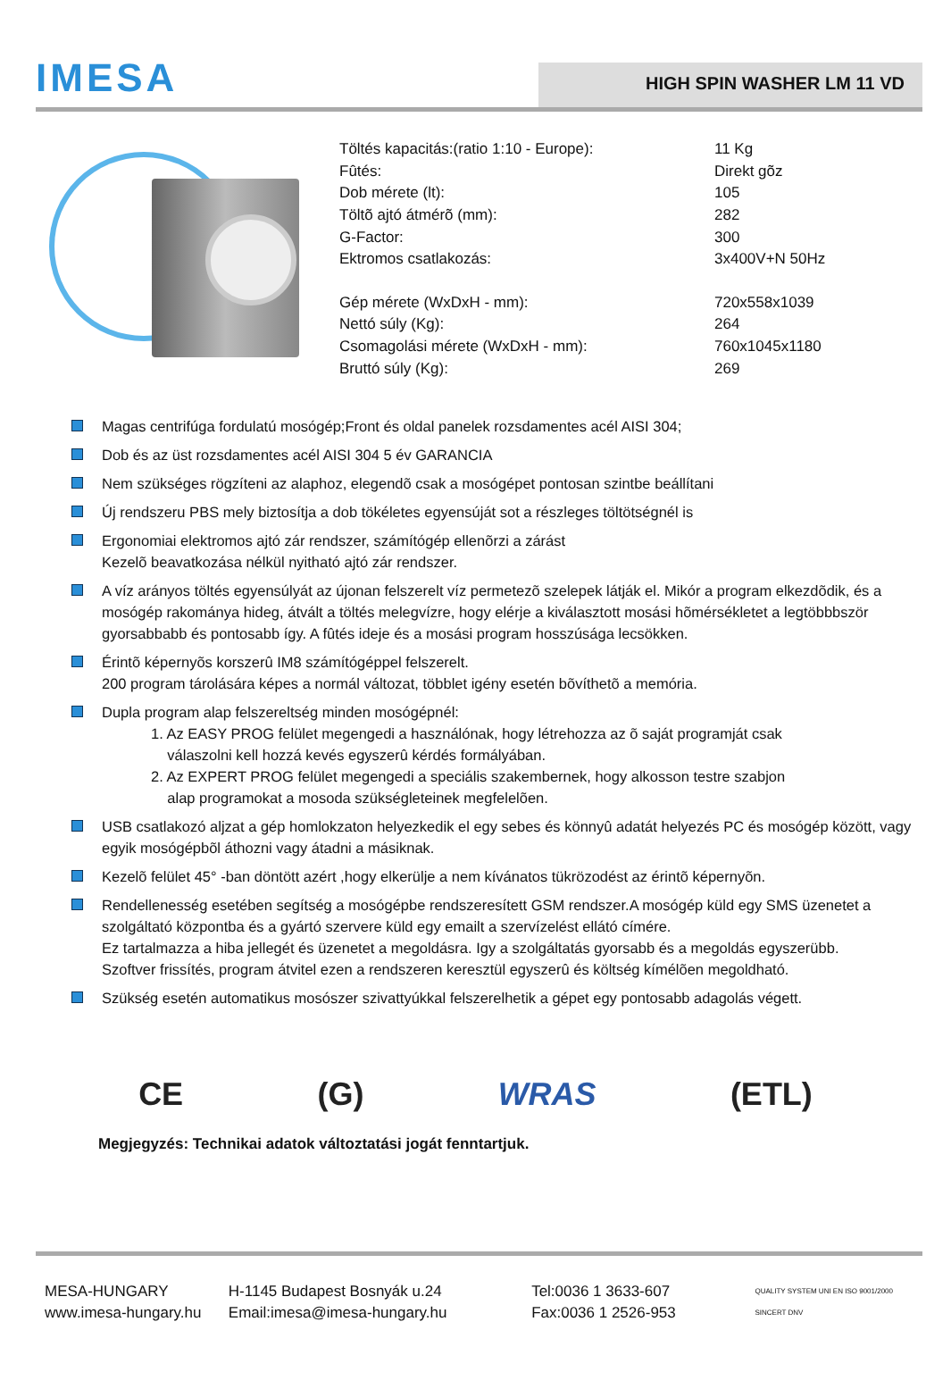IMESA
HIGH SPIN WASHER LM 11 VD
| Töltés kapacitás:(ratio 1:10 - Europe): | 11 Kg |
| Fûtés: | Direkt gõz |
| Dob mérete (lt): | 105 |
| Töltõ ajtó átmérõ (mm): | 282 |
| G-Factor: | 300 |
| Ektromos csatlakozás: | 3x400V+N 50Hz |
| Gép mérete (WxDxH - mm): | 720x558x1039 |
| Nettó súly (Kg): | 264 |
| Csomagolási mérete (WxDxH - mm): | 760x1045x1180 |
| Bruttó súly (Kg): | 269 |
Magas centrifúga fordulatú mosógép;Front és oldal panelek rozsdamentes acél AISI 304;
Dob és az üst rozsdamentes acél AISI 304 5 év GARANCIA
Nem szükséges rögzíteni az alaphoz, elegendõ csak a mosógépet pontosan szintbe beállítani
Új rendszeru PBS mely biztosítja a dob tökéletes egyensúját sot a részleges töltötségnél is
Ergonomiai elektromos ajtó zár rendszer, számítógép ellenõrzi a zárást
Kezelõ beavatkozása nélkül nyitható ajtó zár rendszer.
A víz arányos töltés egyensúlyát az újonan felszerelt víz permetezõ szelepek látják el. Mikór a program elkezdõdik, és a mosógép rakománya hideg, átvált a töltés melegvízre, hogy elérje a kiválasztott mosási hõmérsékletet a legtöbbbször gyorsabbabb és pontosabb így. A fûtés ideje és a mosási program hosszúsága lecsökken.
Érintõ képernyõs korszerû IM8 számítógéppel felszerelt.
200 program tárolására képes a normál változat, többlet igény esetén bõvíthetõ a memória.
Dupla program alap felszereltség minden mosógépnél:
1. Az EASY PROG felület megengedi a használónak, hogy létrehozza az õ saját programját csak
válaszolni kell hozzá kevés egyszerû kérdés formályában.
2. Az EXPERT PROG felület megengedi a speciális szakembernek, hogy alkosson testre szabjon
alap programokat a mosoda szükségleteinek megfelelõen.
USB csatlakozó aljzat a gép homlokzaton helyezkedik el egy sebes és könnyû adatát helyezés PC és mosógép között, vagy egyik mosógépbõl áthozni vagy átadni a másiknak.
Kezelõ felület 45° -ban döntött azért ,hogy elkerülje a nem kívánatos tükrözodést az érintõ képernyõn.
Rendellenesség esetében segítség a mosógépbe rendszeresített GSM rendszer.A mosógép küld egy SMS üzenetet a szolgáltató központba és a gyártó szervere küld egy emailt a szervízelést ellátó címére.
Ez tartalmazza a hiba jellegét és üzenetet a megoldásra. Igy a szolgáltatás gyorsabb és a megoldás egyszerübb.
Szoftver frissítés, program átvitel ezen a rendszeren keresztül egyszerû és költség kímélõen megoldható.
Szükség esetén automatikus mosószer szivattyúkkal felszerelhetik a gépet egy pontosabb adagolás végett.
CE (G) WRAS (ETL)
Megjegyzés: Technikai adatok változtatási jogát fenntartjuk.
MESA-HUNGARY
www.imesa-hungary.hu
H-1145 Budapest Bosnyák u.24
Email:imesa@imesa-hungary.hu
Tel:0036 1 3633-607
Fax:0036 1 2526-953
QUALITY SYSTEM UNI EN ISO 9001/2000 SINCERT DNV